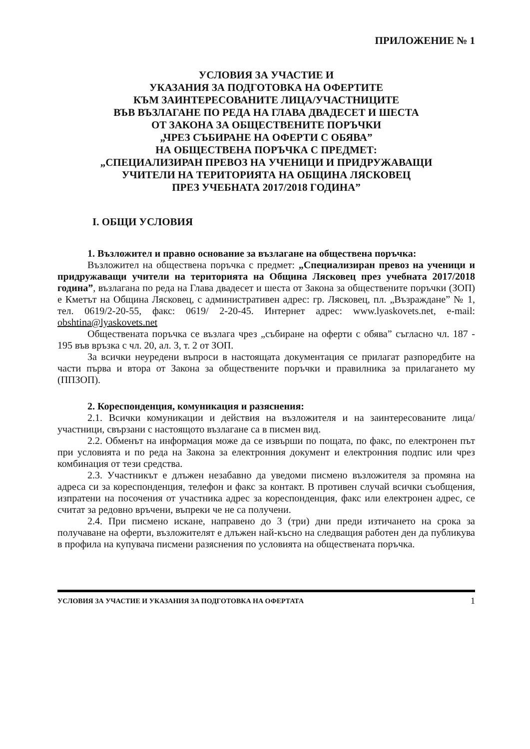ПРИЛОЖЕНИЕ № 1
УСЛОВИЯ ЗА УЧАСТИЕ И
УКАЗАНИЯ ЗА ПОДГОТОВКА НА ОФЕРТИТЕ
КЪМ ЗАИНТЕРЕСОВАНИТЕ ЛИЦА/УЧАСТНИЦИТЕ
ВЪВ ВЪЗЛАГАНЕ ПО РЕДА НА ГЛАВА ДВАДЕСЕТ И ШЕСТА
ОТ ЗАКОНА ЗА ОБЩЕСТВЕНИТЕ ПОРЪЧКИ
„ЧРЕЗ СЪБИРАНЕ НА ОФЕРТИ С ОБЯВА”
НА ОБЩЕСТВЕНА ПОРЪЧКА С ПРЕДМЕТ:
„СПЕЦИАЛИЗИРАН ПРЕВОЗ НА УЧЕНИЦИ И ПРИДРУЖАВАЩИ
УЧИТЕЛИ НА ТЕРИТОРИЯТА НА ОБЩИНА ЛЯСКОВЕЦ
ПРЕЗ УЧЕБНАТА 2017/2018 ГОДИНА”
I. ОБЩИ УСЛОВИЯ
1. Възложител и правно основание за възлагане на обществена поръчка:
Възложител на обществена поръчка с предмет: „Специализиран превоз на ученици и придружаващи учители на територията на Община Лясковец през учебната 2017/2018 година”, възлагана по реда на Глава двадесет и шеста от Закона за обществените поръчки (ЗОП) е Кметът на Община Лясковец, с административен адрес: гр. Лясковец, пл. „Възраждане” № 1, тел. 0619/2-20-55, факс: 0619/ 2-20-45. Интернет адрес: www.lyaskovets.net, e-mail: obshtina@lyaskovets.net
Обществената поръчка се възлага чрез „събиране на оферти с обява” съгласно чл. 187 - 195 във връзка с чл. 20, ал. 3, т. 2 от ЗОП.
За всички неуредени въпроси в настоящата документация се прилагат разпоредбите на части първа и втора от Закона за обществените поръчки и правилника за прилагането му (ППЗОП).
2. Кореспонденция, комуникация и разяснения:
2.1. Всички комуникации и действия на възложителя и на заинтересованите лица/участници, свързани с настоящото възлагане са в писмен вид.
2.2. Обменът на информация може да се извърши по пощата, по факс, по електронен път при условията и по реда на Закона за електронния документ и електронния подпис или чрез комбинация от тези средства.
2.3. Участникът е длъжен незабавно да уведоми писмено възложителя за промяна на адреса си за кореспонденция, телефон и факс за контакт. В противен случай всички съобщения, изпратени на посочения от участника адрес за кореспонденция, факс или електронен адрес, се считат за редовно връчени, въпреки че не са получени.
2.4. При писмено искане, направено до 3 (три) дни преди изтичането на срока за получаване на оферти, възложителят е длъжен най-късно на следващия работен ден да публикува в профила на купувача писмени разяснения по условията на обществената поръчка.
УСЛОВИЯ ЗА УЧАСТИЕ И УКАЗАНИЯ ЗА ПОДГОТОВКА НА ОФЕРТАТА 1